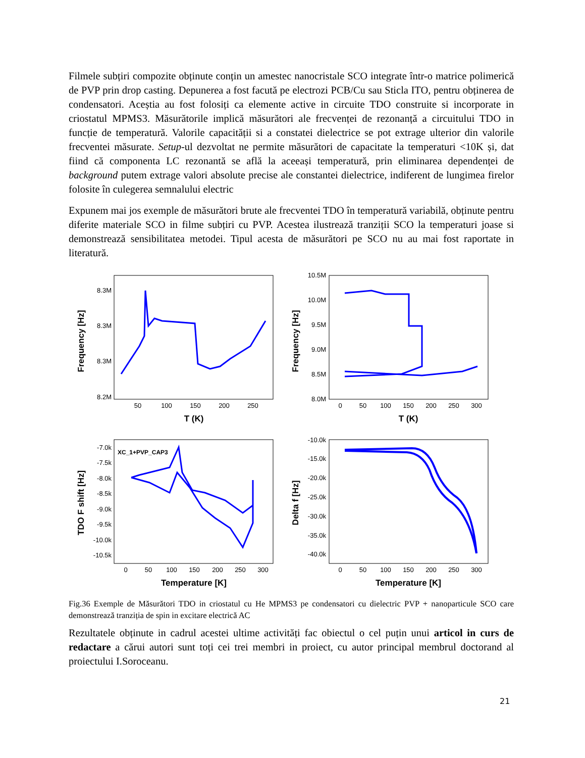Filmele subțiri compozite obținute conțin un amestec nanocristale SCO integrate într-o matrice polimerică de PVP prin drop casting. Depunerea a fost facută pe electrozi PCB/Cu sau Sticla ITO, pentru obținerea de condensatori. Aceștia au fost folosiți ca elemente active in circuite TDO construite si incorporate in criostatul MPMS3. Măsurătorile implică măsurători ale frecvenței de rezonanță a circuitului TDO in funcție de temperatură. Valorile capacității si a constatei dielectrice se pot extrage ulterior din valorile frecventei măsurate. Setup-ul dezvoltat ne permite măsurători de capacitate la temperaturi <10K și, dat fiind că componenta LC rezonantă se află la aceeași temperatură, prin eliminarea dependenței de background putem extrage valori absolute precise ale constantei dielectrice, indiferent de lungimea firelor folosite în culegerea semnalului electric
Expunem mai jos exemple de măsurători brute ale frecventei TDO în temperatură variabilă, obținute pentru diferite materiale SCO in filme subțiri cu PVP. Acestea ilustrează tranziții SCO la temperaturi joase si demonstrează sensibilitatea metodei. Tipul acesta de măsurători pe SCO nu au mai fost raportate in literatură.
Frequency [Hz]
8.3M
8.3M
8.3M
8.2M
50
100
150
200
250
T (K)
Frequency [Hz]
10.5M
10.0M
9.5M
9.0M
8.5M
8.0M
0
50
100
150
200
250
300
T (K)
TDO F shift [Hz]
-7.0k
-7.5k
-8.0k
-8.5k
-9.0k
-9.5k
-10.0k
-10.5k
0
50
100
150
200
250
300
Temperature [K]
XC_1+PVP_CAP3
Delta f [Hz]
-10.0k
-15.0k
-20.0k
-25.0k
-30.0k
-35.0k
-40.0k
0
50
100
150
200
250
300
Temperature [K]
Fig.36 Exemple de Măsurători TDO in criostatul cu He MPMS3 pe condensatori cu dielectric PVP + nanoparticule SCO care demonstrează tranziția de spin in excitare electrică AC
Rezultatele obținute in cadrul acestei ultime activități fac obiectul o cel puțin unui articol in curs de redactare a cărui autori sunt toți cei trei membri in proiect, cu autor principal membrul doctorand al proiectului I.Soroceanu.
21